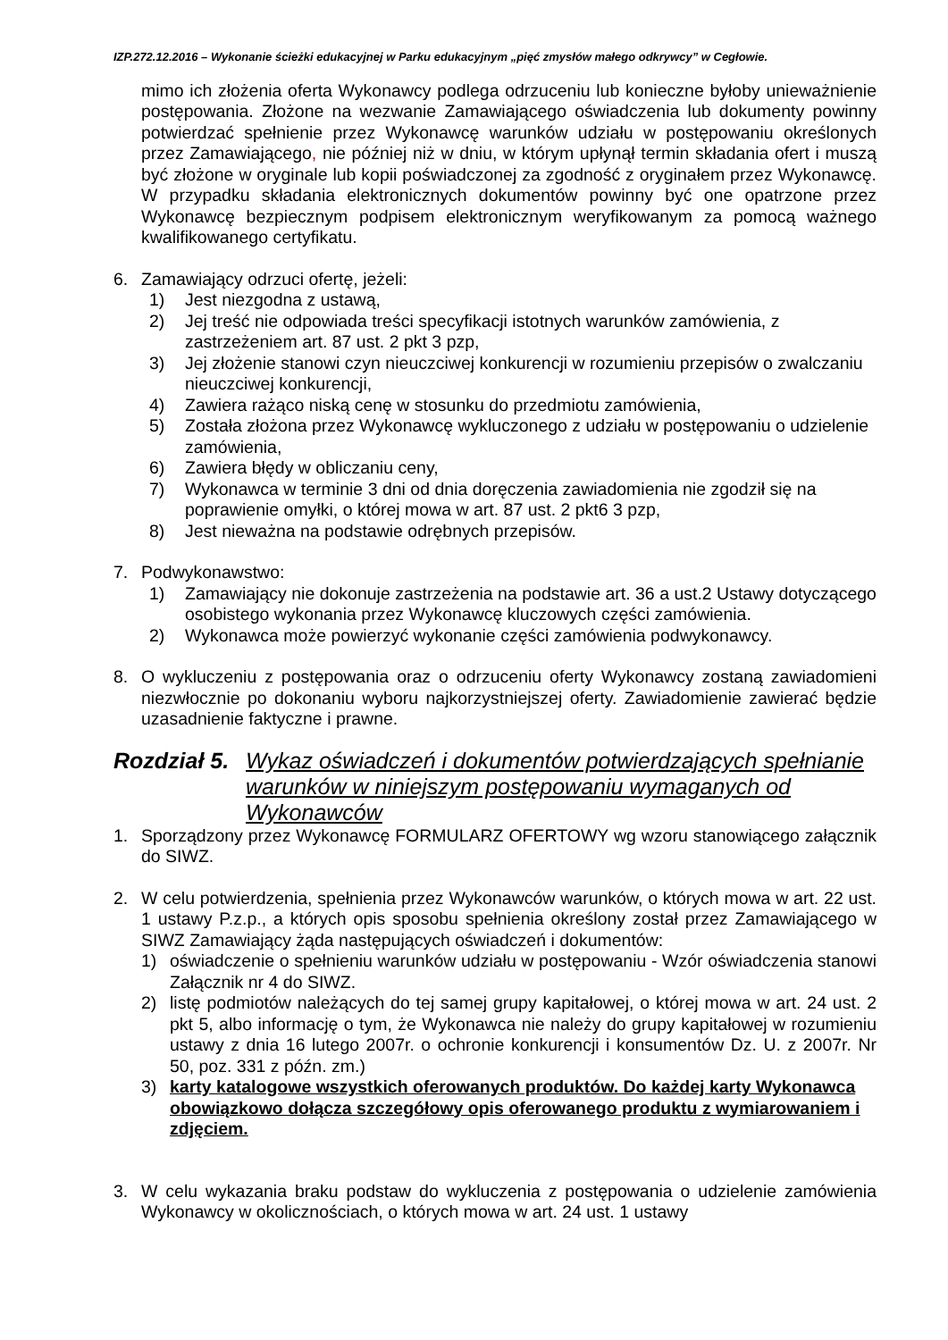IZP.272.12.2016 – Wykonanie ścieżki edukacyjnej w Parku edukacyjnym „pięć zmysłów małego odkrywcy” w Cegłowie.
mimo ich złożenia oferta Wykonawcy podlega odrzuceniu lub konieczne byłoby unieważnienie postępowania. Złożone na wezwanie Zamawiającego oświadczenia lub dokumenty powinny potwierdzać spełnienie przez Wykonawcę warunków udziału w postępowaniu określonych przez Zamawiającego, nie później niż w dniu, w którym upłynął termin składania ofert i muszą być złożone w oryginale lub kopii poświadczonej za zgodność z oryginałem przez Wykonawcę. W przypadku składania elektronicznych dokumentów powinny być one opatrzone przez Wykonawcę bezpiecznym podpisem elektronicznym weryfikowanym za pomocą ważnego kwalifikowanego certyfikatu.
6. Zamawiający odrzuci ofertę, jeżeli:
1) Jest niezgodna z ustawą,
2) Jej treść nie odpowiada treści specyfikacji istotnych warunków zamówienia, z zastrzeżeniem art. 87 ust. 2 pkt 3 pzp,
3) Jej złożenie stanowi czyn nieuczciwej konkurencji w rozumieniu przepisów o zwalczaniu nieuczciwej konkurencji,
4) Zawiera rażąco niską cenę w stosunku do przedmiotu zamówienia,
5) Została złożona przez Wykonawcę wykluczonego z udziału w postępowaniu o udzielenie zamówienia,
6) Zawiera błędy w obliczaniu ceny,
7) Wykonawca w terminie 3 dni od dnia doręczenia zawiadomienia nie zgodził się na poprawienie omyłki, o której mowa w art. 87 ust. 2 pkt6 3 pzp,
8) Jest nieważna na podstawie odrębnych przepisów.
7. Podwykonawstwo:
1) Zamawiający nie dokonuje zastrzeżenia na podstawie art. 36 a ust.2 Ustawy dotyczącego osobistego wykonania przez Wykonawcę kluczowych części zamówienia.
2) Wykonawca może powierzyć wykonanie części zamówienia podwykonawcy.
8. O wykluczeniu z postępowania oraz o odrzuceniu oferty Wykonawcy zostaną zawiadomieni niezwłocznie po dokonaniu wyboru najkorzystniejszej oferty. Zawiadomienie zawierać będzie uzasadnienie faktyczne i prawne.
Rozdział 5. Wykaz oświadczeń i dokumentów potwierdzających spełnianie warunków w niniejszym postępowaniu wymaganych od Wykonawców
1. Sporządzony przez Wykonawcę FORMULARZ OFERTOWY wg wzoru stanowiącego załącznik do SIWZ.
2. W celu potwierdzenia, spełnienia przez Wykonawców warunków, o których mowa w art. 22 ust. 1 ustawy P.z.p., a których opis sposobu spełnienia określony został przez Zamawiającego w SIWZ Zamawiający żąda następujących oświadczeń i dokumentów:
1) oświadczenie o spełnieniu warunków udziału w postępowaniu - Wzór oświadczenia stanowi Załącznik nr 4 do SIWZ.
2) listę podmiotów należących do tej samej grupy kapitałowej, o której mowa w art. 24 ust. 2 pkt 5, albo informację o tym, że Wykonawca nie należy do grupy kapitałowej w rozumieniu ustawy z dnia 16 lutego 2007r. o ochronie konkurencji i konsumentów Dz. U. z 2007r. Nr 50, poz. 331 z późn. zm.)
3) karty katalogowe wszystkich oferowanych produktów. Do każdej karty Wykonawca obowiązkowo dołącza szczegółowy opis oferowanego produktu z wymiarowaniem i zdjęciem.
3. W celu wykazania braku podstaw do wykluczenia z postępowania o udzielenie zamówienia Wykonawcy w okolicznościach, o których mowa w art. 24 ust. 1 ustawy